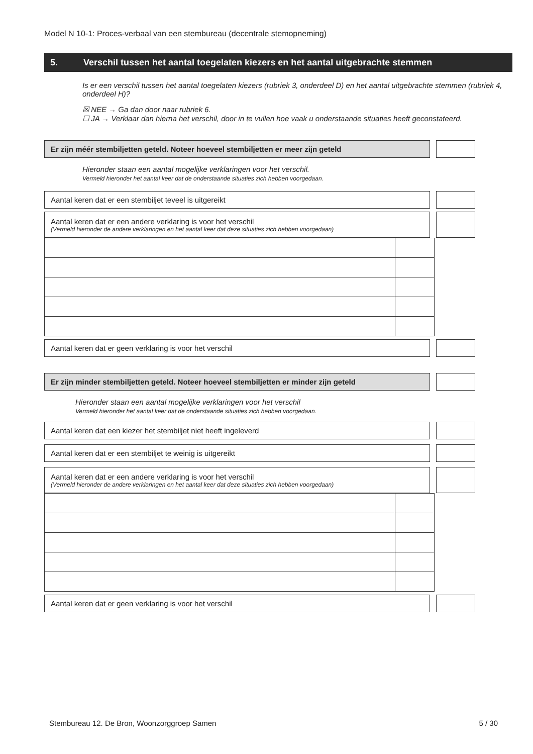Model N 10-1: Proces-verbaal van een stembureau (decentrale stemopneming)
5. Verschil tussen het aantal toegelaten kiezers en het aantal uitgebrachte stemmen
Is er een verschil tussen het aantal toegelaten kiezers (rubriek 3, onderdeel D) en het aantal uitgebrachte stemmen (rubriek 4, onderdeel H)?
☒ NEE → Ga dan door naar rubriek 6.
☐ JA → Verklaar dan hierna het verschil, door in te vullen hoe vaak u onderstaande situaties heeft geconstateerd.
Er zijn méér stembiljetten geteld. Noteer hoeveel stembiljetten er meer zijn geteld
Hieronder staan een aantal mogelijke verklaringen voor het verschil.
Vermeld hieronder het aantal keer dat de onderstaande situaties zich hebben voorgedaan.
Aantal keren dat er een stembiljet teveel is uitgereikt
Aantal keren dat er een andere verklaring is voor het verschil
(Vermeld hieronder de andere verklaringen en het aantal keer dat deze situaties zich hebben voorgedaan)
Aantal keren dat er geen verklaring is voor het verschil
Er zijn minder stembiljetten geteld. Noteer hoeveel stembiljetten er minder zijn geteld
Hieronder staan een aantal mogelijke verklaringen voor het verschil
Vermeld hieronder het aantal keer dat de onderstaande situaties zich hebben voorgedaan.
Aantal keren dat een kiezer het stembiljet niet heeft ingeleverd
Aantal keren dat er een stembiljet te weinig is uitgereikt
Aantal keren dat er een andere verklaring is voor het verschil
(Vermeld hieronder de andere verklaringen en het aantal keer dat deze situaties zich hebben voorgedaan)
Aantal keren dat er geen verklaring is voor het verschil
Stembureau 12. De Bron, Woonzorggroep Samen 5 / 30